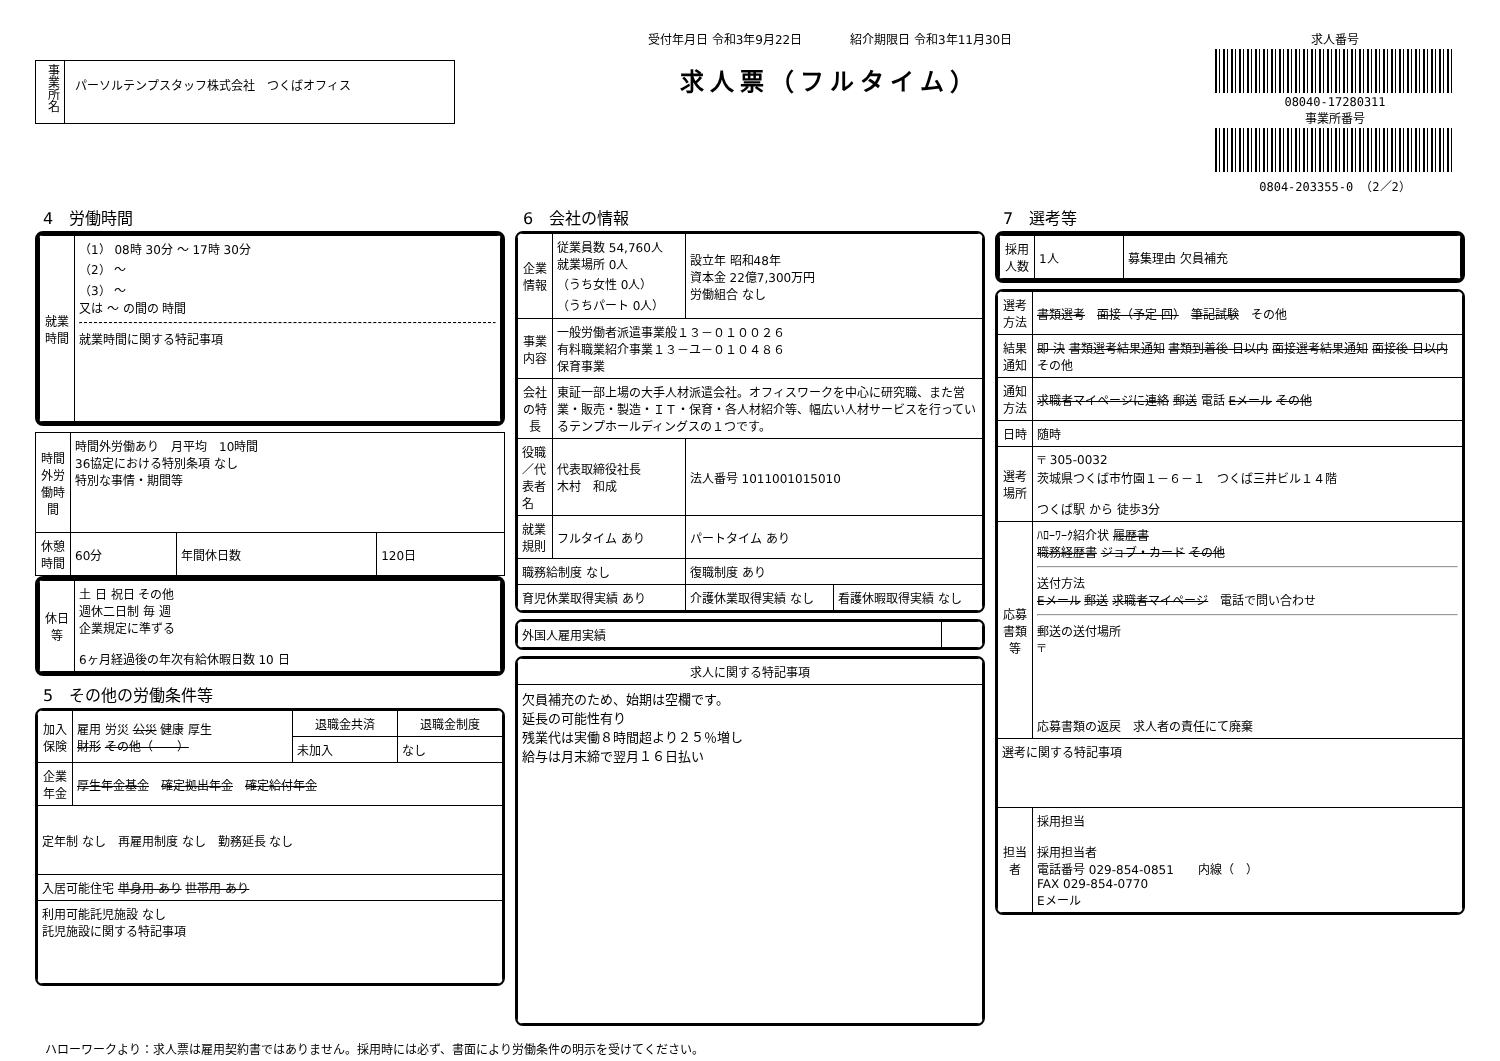事業所名
パーソルテンプスタッフ株式会社　つくばオフィス
受付年月日 令和3年9月22日　　　　紹介期限日 令和3年11月30日
求人票（フルタイム）
求人番号
08040-17280311
事業所番号
0804-203355-0 （2／2）
4　労働時間
| 就業時間 | （1） 08時 30分 ～ 17時 30分 （2） ～ （3） ～ 又は ～ の間の 時間 就業時間に関する特記事項 |
| 時間外労働時間 | 時間外労働あり 月平均 10時間 36協定における特別条項 なし 特別な事情・期間等 | | |
| 休憩時間 | 60分 | 年間休日数 | 120日 |
| 休日等 | 土 日 祝日 その他 週休二日制 毎 週 企業規定に準ずる 6ヶ月経過後の年次有給休暇日数 10 日 |
5　その他の労働条件等
| 加入保険 | 雇用 労災 公災 健康 厚生 財形 その他（ ） | 退職金共済 | 退職金制度 |
| | | 未加入 | なし |
| 企業年金 | 厚生年金基金 確定拠出年金 確定給付年金 | | |
| 定年制 なし 再雇用制度 なし 勤務延長 なし | | | |
| 入居可能住宅 単身用 あり 世帯用 あり | | | |
| 利用可能託児施設 なし 託児施設に関する特記事項 | | | |
6　会社の情報
| 企業情報 | 従業員数 54,760人 就業場所 0人 （うち女性 0人） （うちパート 0人） | 設立年 昭和48年 資本金 22億7,300万円 労働組合 なし | |
| 事業内容 | 一般労働者派遣事業般１３－０１００２６ 有料職業紹介事業１３－ユ－０１０４８６ 保育事業 | | |
| 会社の特長 | 東証一部上場の大手人材派遣会社。オフィスワークを中心に研究職、また営業・販売・製造・ＩＴ・保育・各人材紹介等、幅広い人材サービスを行っているテンプホールディングスの１つです。 | | |
| 役職／代表者名 | 代表取締役社長 木村 和成 | 法人番号 1011001015010 | |
| 就業規則 | フルタイム あり | パートタイム あり | |
| 職務給制度 なし | | 復職制度 あり | |
| 育児休業取得実績 あり | | 介護休業取得実績 なし | 看護休暇取得実績 なし |
| 外国人雇用実績 | |
| 求人に関する特記事項 |
| --- |
| 欠員補充のため、始期は空欄です。 延長の可能性有り 残業代は実働８時間超より２５％増し 給与は月末締で翌月１６日払い |
7　選考等
| 採用人数 | 1人 | 募集理由 欠員補充 |
| 選考方法 | 書類選考 面接（予定 回） 筆記試験 その他 |
| 結果通知 | 即 決 書類選考結果通知 書類到着後 日以内 面接選考結果通知 面接後 日以内 その他 |
| 通知方法 | 求職者マイページに連絡 郵送 電話 Eメール その他 |
| 日時 | 随時 |
| 選考場所 | 〒 305-0032 茨城県つくば市竹園１－６－１ つくば三井ビル１４階 つくば駅 から 徒歩3分 |
| 応募書類等 | ﾊﾛｰﾜｰｸ紹介状 履歴書 職務経歴書 ジョブ・カード その他 送付方法 Eメール 郵送 求職者マイページ 電話で問い合わせ 郵送の送付場所 〒 応募書類の返戻 求人者の責任にて廃棄 |
| 選考に関する特記事項 | |
| 担当者 | 採用担当 採用担当者 電話番号 029-854-0851 内線（ ） FAX 029-854-0770 Eメール |
ハローワークより：求人票は雇用契約書ではありません。採用時には必ず、書面により労働条件の明示を受けてください。